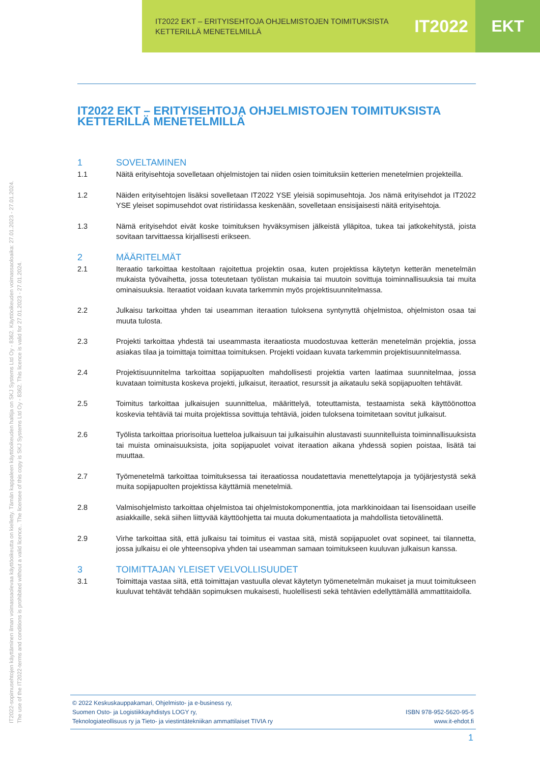IT2022 EKT – ERITYISEHTOJA OHJELMISTOJEN TOIMITUKSISTA
KETTERILLÄ MENETELMILLÄ
IT2022
EKT
IT2022-sopimusehtojen käyttäminen ilman voimassaolevaa käyttöoikeutta on kielletty. Tämän kappaleen käyttöoikeuden haltija on SKJ Systems Ltd Oy - 8362. Käyttöoikeuden voimassaoloaika: 27.01.2023 - 27.01.2024.
The use of the IT2022-terms and conditions is prohibited without a valid licence.. The licensee of this copy is SKJ Systems Ltd Oy - 8362. This licence is valid for 27.01.2023 - 27.01.2024.
IT2022 EKT – ERITYISEHTOJA OHJELMISTOJEN TOIMITUKSISTA KETTERILLÄ MENETELMILLÄ
1 SOVELTAMINEN
1.1 Näitä erityisehtoja sovelletaan ohjelmistojen tai niiden osien toimituksiin ketterien menetelmien projekteilla.
1.2 Näiden erityisehtojen lisäksi sovelletaan IT2022 YSE yleisiä sopimusehtoja. Jos nämä erityisehdot ja IT2022 YSE yleiset sopimusehdot ovat ristiriidassa keskenään, sovelletaan ensisijaisesti näitä erityisehtoja.
1.3 Nämä erityisehdot eivät koske toimituksen hyväksymisen jälkeistä ylläpitoa, tukea tai jatkokehitystä, joista sovitaan tarvittaessa kirjallisesti erikseen.
2 MÄÄRITELMÄT
2.1 Iteraatio tarkoittaa kestoltaan rajoitettua projektin osaa, kuten projektissa käytetyn ketterän menetelmän mukaista työvaihetta, jossa toteutetaan työlistan mukaisia tai muutoin sovittuja toiminnallisuuksia tai muita ominaisuuksia. Iteraatiot voidaan kuvata tarkemmin myös projektisuunnitelmassa.
2.2 Julkaisu tarkoittaa yhden tai useamman iteraation tuloksena syntynyttä ohjelmistoa, ohjelmiston osaa tai muuta tulosta.
2.3 Projekti tarkoittaa yhdestä tai useammasta iteraatiosta muodostuvaa ketterän menetelmän projektia, jossa asiakas tilaa ja toimittaja toimittaa toimituksen. Projekti voidaan kuvata tarkemmin projektisuunnitelmassa.
2.4 Projektisuunnitelma tarkoittaa sopijapuolten mahdollisesti projektia varten laatimaa suunnitelmaa, jossa kuvataan toimitusta koskeva projekti, julkaisut, iteraatiot, resurssit ja aikataulu sekä sopijapuolten tehtävät.
2.5 Toimitus tarkoittaa julkaisujen suunnittelua, määrittelyä, toteuttamista, testaamista sekä käyttöönottoa koskevia tehtäviä tai muita projektissa sovittuja tehtäviä, joiden tuloksena toimitetaan sovitut julkaisut.
2.6 Työlista tarkoittaa priorisoitua luetteloa julkaisuun tai julkaisuihin alustavasti suunnitelluista toiminnallisuuksista tai muista ominaisuuksista, joita sopijapuolet voivat iteraation aikana yhdessä sopien poistaa, lisätä tai muuttaa.
2.7 Työmenetelmä tarkoittaa toimituksessa tai iteraatiossa noudatettavia menettelytapoja ja työjärjestystä sekä muita sopijapuolten projektissa käyttämiä menetelmiä.
2.8 Valmisohjelmisto tarkoittaa ohjelmistoa tai ohjelmistokomponenttia, jota markkinoidaan tai lisensoidaan useille asiakkaille, sekä siihen liittyvää käyttöohjetta tai muuta dokumentaatiota ja mahdollista tietovälinettä.
2.9 Virhe tarkoittaa sitä, että julkaisu tai toimitus ei vastaa sitä, mistä sopijapuolet ovat sopineet, tai tilannetta, jossa julkaisu ei ole yhteensopiva yhden tai useamman samaan toimitukseen kuuluvan julkaisun kanssa.
3 TOIMITTAJAN YLEISET VELVOLLISUUDET
3.1 Toimittaja vastaa siitä, että toimittajan vastuulla olevat käytetyn työmenetelmän mukaiset ja muut toimitukseen kuuluvat tehtävät tehdään sopimuksen mukaisesti, huolellisesti sekä tehtävien edellyttämällä ammattitaidolla.
© 2022 Keskuskauppakamari, Ohjelmisto- ja e-business ry,
Suomen Osto- ja Logistiikkayhdistys LOGY ry,
Teknologiateollisuus ry ja Tieto- ja viestintätekniikan ammattilaiset TIVIA ry
ISBN 978-952-5620-95-5
www.it-ehdot.fi
1